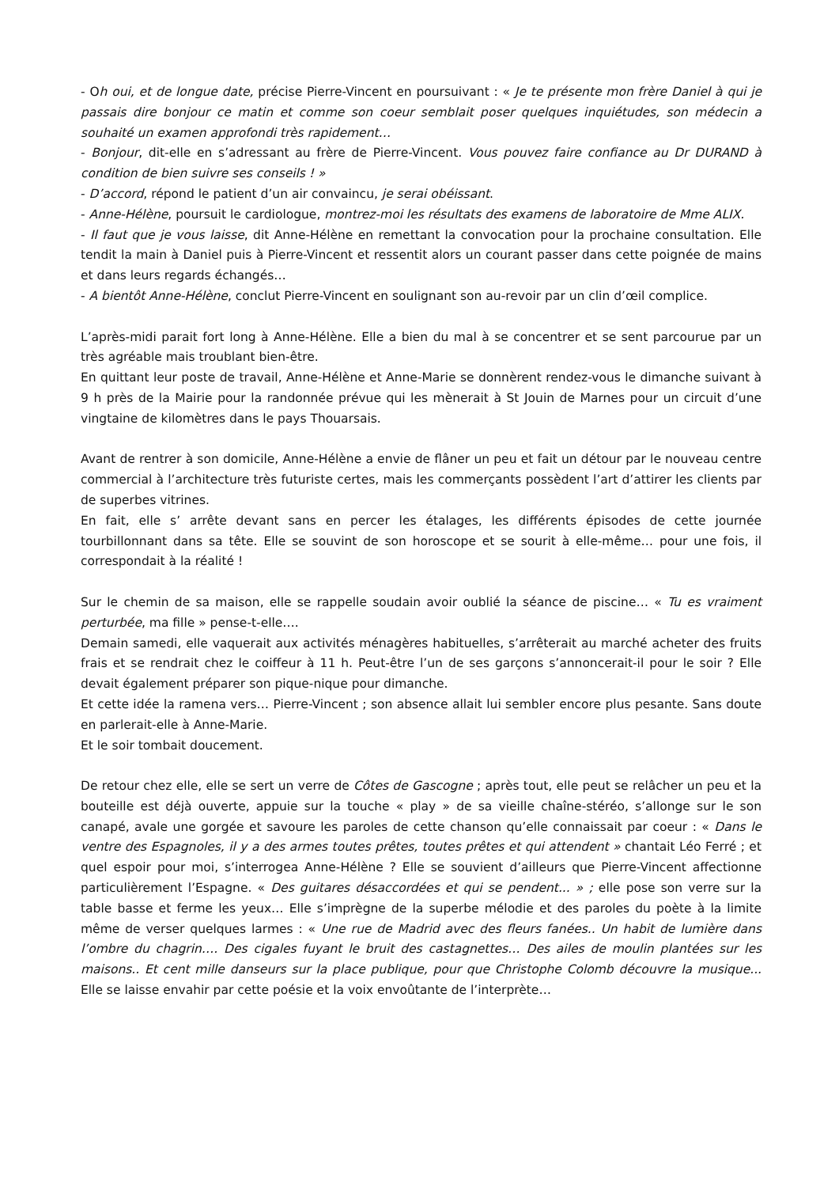- Oh oui, et de longue date, précise Pierre-Vincent en poursuivant : « Je te présente mon frère Daniel à qui je passais dire bonjour ce matin et comme son coeur semblait poser quelques inquiétudes, son médecin a souhaité un examen approfondi très rapidement…
- Bonjour, dit-elle en s’adressant au frère de Pierre-Vincent. Vous pouvez faire confiance au Dr DURAND à condition de bien suivre ses conseils ! »
- D’accord, répond le patient d’un air convaincu, je serai obéissant.
- Anne-Hélène, poursuit le cardiologue, montrez-moi les résultats des examens de laboratoire de Mme ALIX.
- Il faut que je vous laisse, dit Anne-Hélène en remettant la convocation pour la prochaine consultation. Elle tendit la main à Daniel puis à Pierre-Vincent et ressentit alors un courant passer dans cette poignée de mains et dans leurs regards échangés…
- A bientôt Anne-Hélène, conclut Pierre-Vincent en soulignant son au-revoir par un clin d’œil complice.
L’après-midi parait fort long à Anne-Hélène. Elle a bien du mal à se concentrer et se sent parcourue par un très agréable mais troublant bien-être.
En quittant leur poste de travail, Anne-Hélène et Anne-Marie se donnèrent rendez-vous le dimanche suivant à 9 h près de la Mairie pour la randonnée prévue qui les mènerait à St Jouin de Marnes pour un circuit d’une vingtaine de kilomètres dans le pays Thouarsais.
Avant de rentrer à son domicile, Anne-Hélène a envie de flâner un peu et fait un détour par le nouveau centre commercial à l’architecture très futuriste certes, mais les commerçants possèdent l’art d’attirer les clients par de superbes vitrines.
En fait, elle s’ arrête devant sans en percer les étalages, les différents épisodes de cette journée tourbillonnant dans sa tête. Elle se souvint de son horoscope et se sourit à elle-même… pour une fois, il correspondait à la réalité !
Sur le chemin de sa maison, elle se rappelle soudain avoir oublié la séance de piscine… « Tu es vraiment perturbée, ma fille » pense-t-elle….
Demain samedi, elle vaquerait aux activités ménagères habituelles, s’arrêterait au marché acheter des fruits frais et se rendrait chez le coiffeur à 11 h. Peut-être l’un de ses garçons s’annoncerait-il pour le soir ? Elle devait également préparer son pique-nique pour dimanche.
Et cette idée la ramena vers… Pierre-Vincent ; son absence allait lui sembler encore plus pesante. Sans doute en parlerait-elle à Anne-Marie.
Et le soir tombait doucement.
De retour chez elle, elle se sert un verre de Côtes de Gascogne ; après tout, elle peut se relâcher un peu et la bouteille est déjà ouverte, appuie sur la touche « play » de sa vieille chaîne-stéréo, s’allonge sur le son canapé, avale une gorgée et savoure les paroles de cette chanson qu’elle connaissait par coeur : « Dans le ventre des Espagnoles, il y a des armes toutes prêtes, toutes prêtes et qui attendent » chantait Léo Ferré ; et quel espoir pour moi, s’interrogea Anne-Hélène ? Elle se souvient d’ailleurs que Pierre-Vincent affectionne particulièrement l’Espagne. « Des guitares désaccordées et qui se pendent... » ; elle pose son verre sur la table basse et ferme les yeux… Elle s’imprègne de la superbe mélodie et des paroles du poète à la limite même de verser quelques larmes : « Une rue de Madrid avec des fleurs fanées.. Un habit de lumière dans l’ombre du chagrin…. Des cigales fuyant le bruit des castagnettes… Des ailes de moulin plantées sur les maisons.. Et cent mille danseurs sur la place publique, pour que Christophe Colomb découvre la musique... Elle se laisse envahir par cette poésie et la voix envoûtante de l’interprète…